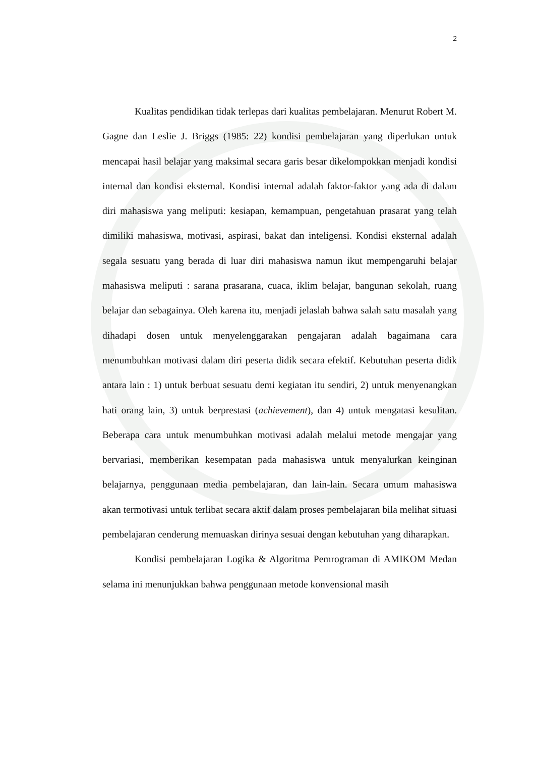2
Kualitas pendidikan tidak terlepas dari kualitas pembelajaran. Menurut Robert M. Gagne dan Leslie J. Briggs (1985: 22) kondisi pembelajaran yang diperlukan untuk mencapai hasil belajar yang maksimal secara garis besar dikelompokkan menjadi kondisi internal dan kondisi eksternal. Kondisi internal adalah faktor-faktor yang ada di dalam diri mahasiswa yang meliputi: kesiapan, kemampuan, pengetahuan prasarat yang telah dimiliki mahasiswa, motivasi, aspirasi, bakat dan inteligensi. Kondisi eksternal adalah segala sesuatu yang berada di luar diri mahasiswa namun ikut mempengaruhi belajar mahasiswa meliputi : sarana prasarana, cuaca, iklim belajar, bangunan sekolah, ruang belajar dan sebagainya. Oleh karena itu, menjadi jelaslah bahwa salah satu masalah yang dihadapi dosen untuk menyelenggarakan pengajaran adalah bagaimana cara menumbuhkan motivasi dalam diri peserta didik secara efektif. Kebutuhan peserta didik antara lain : 1) untuk berbuat sesuatu demi kegiatan itu sendiri, 2) untuk menyenangkan hati orang lain, 3) untuk berprestasi (achievement), dan 4) untuk mengatasi kesulitan. Beberapa cara untuk menumbuhkan motivasi adalah melalui metode mengajar yang bervariasi, memberikan kesempatan pada mahasiswa untuk menyalurkan keinginan belajarnya, penggunaan media pembelajaran, dan lain-lain. Secara umum mahasiswa akan termotivasi untuk terlibat secara aktif dalam proses pembelajaran bila melihat situasi pembelajaran cenderung memuaskan dirinya sesuai dengan kebutuhan yang diharapkan.
Kondisi pembelajaran Logika & Algoritma Pemrograman di AMIKOM Medan selama ini menunjukkan bahwa penggunaan metode konvensional masih